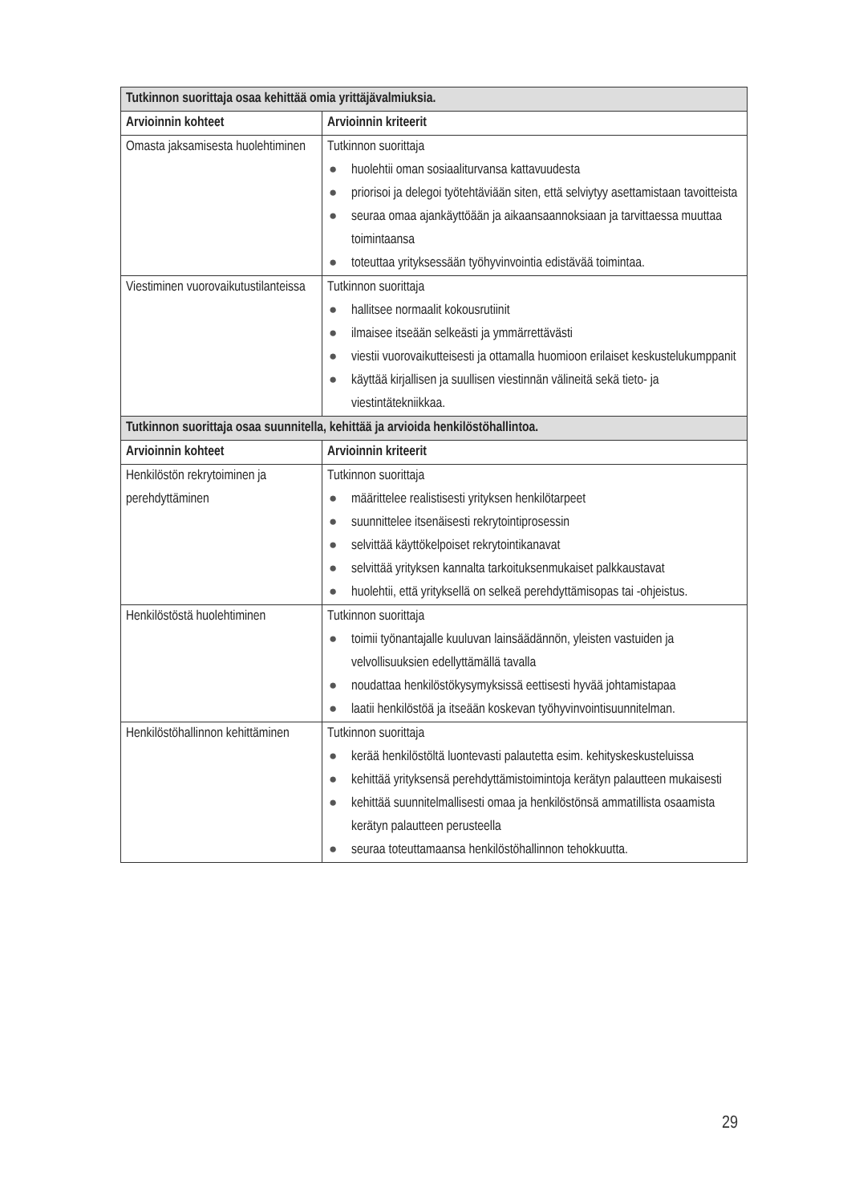| Tutkinnon suorittaja osaa kehittää omia yrittäjävalmiuksia. | |
| Arvioinnin kohteet | Arvioinnin kriteerit |
| Omasta jaksamisesta huolehtiminen | Tutkinnon suorittaja ● huolehtii oman sosiaaliturvansa kattavuudesta ● priorisoi ja delegoi työtehtäviään siten, että selviytyy asettamistaan tavoitteista ● seuraa omaa ajankäyttöään ja aikaansaannoksiaan ja tarvittaessa muuttaa toimintaansa ● toteuttaa yrityksessään työhyvinvointia edistävää toimintaa. |
| Viestiminen vuorovaikutustilanteissa | Tutkinnon suorittaja ● hallitsee normaalit kokousrutiinit ● ilmaisee itseään selkeästi ja ymmärrettävästi ● viestii vuorovaikutteisesti ja ottamalla huomioon erilaiset keskustelukumppanit ● käyttää kirjallisen ja suullisen viestinnän välineitä sekä tieto- ja viestintätekniikkaa. |
| Tutkinnon suorittaja osaa suunnitella, kehittää ja arvioida henkilöstöhallintoa. | |
| Arvioinnin kohteet | Arvioinnin kriteerit |
| Henkilöstön rekrytoiminen ja perehdyttäminen | Tutkinnon suorittaja ● määrittelee realistisesti yrityksen henkilötarpeet ● suunnittelee itsenäisesti rekrytointiprosessin ● selvittää käyttökelpoiset rekrytointikanavat ● selvittää yrityksen kannalta tarkoituksenmukaiset palkkaustavat ● huolehtii, että yrityksellä on selkeä perehdyttämisopas tai -ohjeistus. |
| Henkilöstöstä huolehtiminen | Tutkinnon suorittaja ● toimii työnantajalle kuuluvan lainsäädännön, yleisten vastuiden ja velvollisuuksien edellyttämällä tavalla ● noudattaa henkilöstökysymyksissä eettisesti hyvää johtamistapaa ● laatii henkilöstöä ja itseään koskevan työhyvinvointisuunnitelman. |
| Henkilöstöhallinnon kehittäminen | Tutkinnon suorittaja ● kerää henkilöstöltä luontevasti palautetta esim. kehityskeskusteluissa ● kehittää yrityksensä perehdyttämistoimintoja kerätyn palautteen mukaisesti ● kehittää suunnitelmallisesti omaa ja henkilöstönsä ammatillista osaamista kerätyn palautteen perusteella ● seuraa toteuttamaansa henkilöstöhallinnon tehokkuutta. |
29